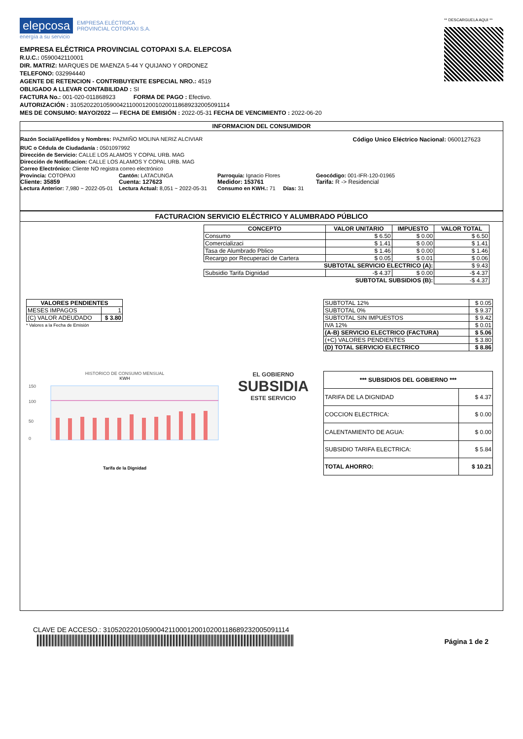elepcosa EMPRESA ELÉCTRICA
PROVINCIAL COTOPAXI S.A.
energía a su servicio
EMPRESA ELÉCTRICA PROVINCIAL COTOPAXI S.A. ELEPCOSA
R.U.C.: 0590042110001
DIR. MATRIZ: MARQUES DE MAENZA 5-44 Y QUIJANO Y ORDONEZ
TELEFONO: 032994440
AGENTE DE RETENCION - CONTRIBUYENTE ESPECIAL NRO.: 4519
OBLIGADO A LLEVAR CONTABILIDAD : SI
FACTURA No.: 001-020-011868923 FORMA DE PAGO : Efectivo.
AUTORIZACIÓN : 3105202201059004211000120010200118689232005091114
MES DE CONSUMO: MAYO/2022 --- FECHA DE EMISIÓN : 2022-05-31 FECHA DE VENCIMIENTO : 2022-06-20
** DESCARGUELA AQUI **
INFORMACION DEL CONSUMIDOR
Razón Social/Apellidos y Nombres: PAZMIÑO MOLINA NERIZ ALCIVIAR
Código Unico Eléctrico Nacional: 0600127623
RUC o Cédula de Ciudadanía : 0501097992
Dirección de Servicio: CALLE LOS ALAMOS Y COPAL URB. MAG
Dirección de Notificacion: CALLE LOS ALAMOS Y COPAL URB. MAG
Correo Electrónico: Cliente NO registra correo electrónico
Provincia: COTOPAXI Cantón: LATACUNGA Parroquia: Ignacio Flores Geocódigo: 001-IFR-120-01965
Cliente: 35859 Cuenta: 127623 Medidor: 153761 Tarifa: R -> Residencial
Lectura Anterior: 7,980 ~ 2022-05-01
Lectura Actual: 8,051 ~ 2022-05-31
Consumo en KWH.: 71 Días: 31
FACTURACION SERVICIO ELÉCTRICO Y ALUMBRADO PÚBLICO
| CONCEPTO | VALOR UNITARIO | IMPUESTO | VALOR TOTAL |
| --- | --- | --- | --- |
| Consumo | $ 6.50 | $ 0.00 | $ 6.50 |
| Comercializaci | $ 1.41 | $ 0.00 | $ 1.41 |
| Tasa de Alumbrado Pblico | $ 1.46 | $ 0.00 | $ 1.46 |
| Recargo por Recuperaci de Cartera | $ 0.05 | $ 0.01 | $ 0.06 |
| SUBTOTAL SERVICIO ELECTRICO (A): | | | $ 9.43 |
| Subsidio Tarifa Dignidad | -$ 4.37 | $ 0.00 | -$ 4.37 |
| SUBTOTAL SUBSIDIOS (B): | | | -$ 4.37 |
| VALORES PENDIENTES | |
| --- | --- |
| MESES IMPAGOS | 1 |
| (C) VALOR ADEUDADO | $ 3.80 |
* Valores a la Fecha de Emisión
| SUBTOTAL 12% | $ 0.05 |
| SUBTOTAL 0% | $ 9.37 |
| SUBTOTAL SIN IMPUESTOS | $ 9.42 |
| IVA 12% | $ 0.01 |
| (A-B) SERVICIO ELECTRICO (FACTURA) | $ 5.06 |
| (+C) VALORES PENDIENTES | $ 3.80 |
| (D) TOTAL SERVICIO ELECTRICO | $ 8.86 |
HISTORICO DE CONSUMO MENSUAL
KWH
150
100
50
0
Tarifa de la Dignidad
EL GOBIERNO
SUBSIDIA
ESTE SERVICIO
| *** SUBSIDIOS DEL GOBIERNO *** | |
| --- | --- |
| TARIFA DE LA DIGNIDAD | $ 4.37 |
| COCCION ELECTRICA: | $ 0.00 |
| CALENTAMIENTO DE AGUA: | $ 0.00 |
| SUBSIDIO TARIFA ELECTRICA: | $ 5.84 |
| TOTAL AHORRO: | $ 10.21 |
CLAVE DE ACCESO.: 3105202201059004211000120010200118689232005091114
Página 1 de 2